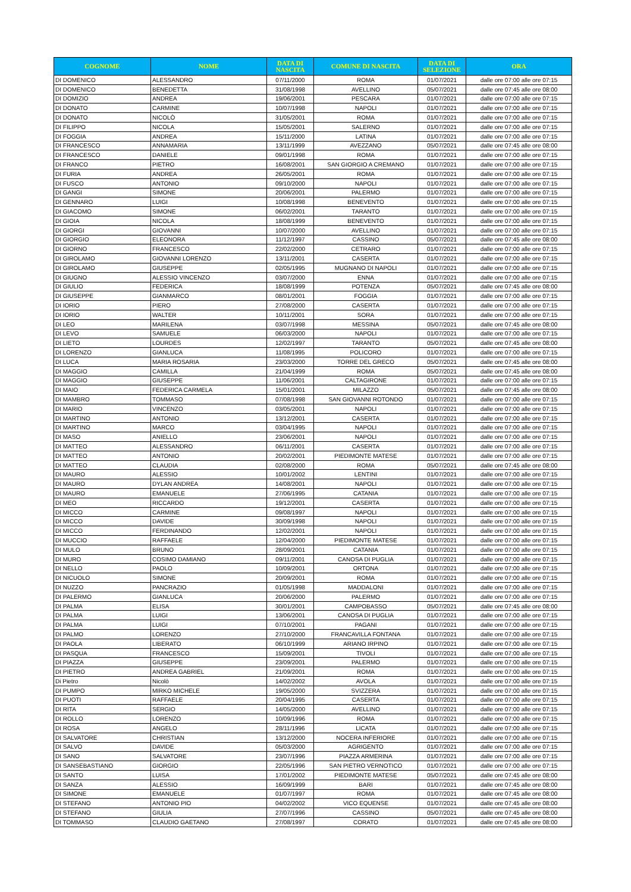| COGNOME | NOME | DATA DI NASCITA | COMUNE DI NASCITA | DATA DI SELEZIONE | ORA |
| --- | --- | --- | --- | --- | --- |
| DI DOMENICO | ALESSANDRO | 07/11/2000 | ROMA | 01/07/2021 | dalle ore 07:00 alle ore 07:15 |
| DI DOMENICO | BENEDETTA | 31/08/1998 | AVELLINO | 05/07/2021 | dalle ore 07:45 alle ore 08:00 |
| DI DOMIZIO | ANDREA | 19/06/2001 | PESCARA | 01/07/2021 | dalle ore 07:00 alle ore 07:15 |
| DI DONATO | CARMINE | 10/07/1998 | NAPOLI | 01/07/2021 | dalle ore 07:00 alle ore 07:15 |
| DI DONATO | NICOLÒ | 31/05/2001 | ROMA | 01/07/2021 | dalle ore 07:00 alle ore 07:15 |
| DI FILIPPO | NICOLA | 15/05/2001 | SALERNO | 01/07/2021 | dalle ore 07:00 alle ore 07:15 |
| DI FOGGIA | ANDREA | 15/11/2000 | LATINA | 01/07/2021 | dalle ore 07:00 alle ore 07:15 |
| DI FRANCESCO | ANNAMARIA | 13/11/1999 | AVEZZANO | 05/07/2021 | dalle ore 07:45 alle ore 08:00 |
| DI FRANCESCO | DANIELE | 09/01/1998 | ROMA | 01/07/2021 | dalle ore 07:00 alle ore 07:15 |
| DI FRANCO | PIETRO | 16/08/2001 | SAN GIORGIO A CREMANO | 01/07/2021 | dalle ore 07:00 alle ore 07:15 |
| DI FURIA | ANDREA | 26/05/2001 | ROMA | 01/07/2021 | dalle ore 07:00 alle ore 07:15 |
| DI FUSCO | ANTONIO | 09/10/2000 | NAPOLI | 01/07/2021 | dalle ore 07:00 alle ore 07:15 |
| DI GANGI | SIMONE | 20/06/2001 | PALERMO | 01/07/2021 | dalle ore 07:00 alle ore 07:15 |
| DI GENNARO | LUIGI | 10/08/1998 | BENEVENTO | 01/07/2021 | dalle ore 07:00 alle ore 07:15 |
| DI GIACOMO | SIMONE | 06/02/2001 | TARANTO | 01/07/2021 | dalle ore 07:00 alle ore 07:15 |
| DI GIOIA | NICOLA | 18/08/1999 | BENEVENTO | 01/07/2021 | dalle ore 07:00 alle ore 07:15 |
| DI GIORGI | GIOVANNI | 10/07/2000 | AVELLINO | 01/07/2021 | dalle ore 07:00 alle ore 07:15 |
| DI GIORGIO | ELEONORA | 11/12/1997 | CASSINO | 05/07/2021 | dalle ore 07:45 alle ore 08:00 |
| DI GIORNO | FRANCESCO | 22/02/2000 | CETRARO | 01/07/2021 | dalle ore 07:00 alle ore 07:15 |
| DI GIROLAMO | GIOVANNI LORENZO | 13/11/2001 | CASERTA | 01/07/2021 | dalle ore 07:00 alle ore 07:15 |
| DI GIROLAMO | GIUSEPPE | 02/05/1995 | MUGNANO DI NAPOLI | 01/07/2021 | dalle ore 07:00 alle ore 07:15 |
| DI GIUGNO | ALESSIO VINCENZO | 03/07/2000 | ENNA | 01/07/2021 | dalle ore 07:00 alle ore 07:15 |
| DI GIULIO | FEDERICA | 18/08/1999 | POTENZA | 05/07/2021 | dalle ore 07:45 alle ore 08:00 |
| DI GIUSEPPE | GIANMARCO | 08/01/2001 | FOGGIA | 01/07/2021 | dalle ore 07:00 alle ore 07:15 |
| DI IORIO | PIERO | 27/08/2000 | CASERTA | 01/07/2021 | dalle ore 07:00 alle ore 07:15 |
| DI IORIO | WALTER | 10/11/2001 | SORA | 01/07/2021 | dalle ore 07:00 alle ore 07:15 |
| DI LEO | MARILENA | 03/07/1998 | MESSINA | 05/07/2021 | dalle ore 07:45 alle ore 08:00 |
| DI LEVO | SAMUELE | 06/03/2000 | NAPOLI | 01/07/2021 | dalle ore 07:00 alle ore 07:15 |
| DI LIETO | LOURDES | 12/02/1997 | TARANTO | 05/07/2021 | dalle ore 07:45 alle ore 08:00 |
| DI LORENZO | GIANLUCA | 11/08/1995 | POLICORO | 01/07/2021 | dalle ore 07:00 alle ore 07:15 |
| DI LUCA | MARIA ROSARIA | 23/03/2000 | TORRE DEL GRECO | 05/07/2021 | dalle ore 07:45 alle ore 08:00 |
| DI MAGGIO | CAMILLA | 21/04/1999 | ROMA | 05/07/2021 | dalle ore 07:45 alle ore 08:00 |
| DI MAGGIO | GIUSEPPE | 11/06/2001 | CALTAGIRONE | 01/07/2021 | dalle ore 07:00 alle ore 07:15 |
| DI MAIO | FEDERICA CARMELA | 15/01/2001 | MILAZZO | 05/07/2021 | dalle ore 07:45 alle ore 08:00 |
| DI MAMBRO | TOMMASO | 07/08/1998 | SAN GIOVANNI ROTONDO | 01/07/2021 | dalle ore 07:00 alle ore 07:15 |
| DI MARIO | VINCENZO | 03/05/2001 | NAPOLI | 01/07/2021 | dalle ore 07:00 alle ore 07:15 |
| DI MARTINO | ANTONIO | 13/12/2001 | CASERTA | 01/07/2021 | dalle ore 07:00 alle ore 07:15 |
| DI MARTINO | MARCO | 03/04/1995 | NAPOLI | 01/07/2021 | dalle ore 07:00 alle ore 07:15 |
| DI MASO | ANIELLO | 23/06/2001 | NAPOLI | 01/07/2021 | dalle ore 07:00 alle ore 07:15 |
| DI MATTEO | ALESSANDRO | 06/11/2001 | CASERTA | 01/07/2021 | dalle ore 07:00 alle ore 07:15 |
| DI MATTEO | ANTONIO | 20/02/2001 | PIEDIMONTE MATESE | 01/07/2021 | dalle ore 07:00 alle ore 07:15 |
| DI MATTEO | CLAUDIA | 02/08/2000 | ROMA | 05/07/2021 | dalle ore 07:45 alle ore 08:00 |
| DI MAURO | ALESSIO | 10/01/2002 | LENTINI | 01/07/2021 | dalle ore 07:00 alle ore 07:15 |
| DI MAURO | DYLAN ANDREA | 14/08/2001 | NAPOLI | 01/07/2021 | dalle ore 07:00 alle ore 07:15 |
| DI MAURO | EMANUELE | 27/06/1995 | CATANIA | 01/07/2021 | dalle ore 07:00 alle ore 07:15 |
| DI MEO | RICCARDO | 19/12/2001 | CASERTA | 01/07/2021 | dalle ore 07:00 alle ore 07:15 |
| DI MICCO | CARMINE | 09/08/1997 | NAPOLI | 01/07/2021 | dalle ore 07:00 alle ore 07:15 |
| DI MICCO | DAVIDE | 30/09/1998 | NAPOLI | 01/07/2021 | dalle ore 07:00 alle ore 07:15 |
| DI MICCO | FERDINANDO | 12/02/2001 | NAPOLI | 01/07/2021 | dalle ore 07:00 alle ore 07:15 |
| DI MUCCIO | RAFFAELE | 12/04/2000 | PIEDIMONTE MATESE | 01/07/2021 | dalle ore 07:00 alle ore 07:15 |
| DI MULO | BRUNO | 28/09/2001 | CATANIA | 01/07/2021 | dalle ore 07:00 alle ore 07:15 |
| DI MURO | COSIMO DAMIANO | 09/11/2001 | CANOSA DI PUGLIA | 01/07/2021 | dalle ore 07:00 alle ore 07:15 |
| DI NELLO | PAOLO | 10/09/2001 | ORTONA | 01/07/2021 | dalle ore 07:00 alle ore 07:15 |
| DI NICUOLO | SIMONE | 20/09/2001 | ROMA | 01/07/2021 | dalle ore 07:00 alle ore 07:15 |
| DI NUZZO | PANCRAZIO | 01/05/1998 | MADDALONI | 01/07/2021 | dalle ore 07:00 alle ore 07:15 |
| DI PALERMO | GIANLUCA | 20/06/2000 | PALERMO | 01/07/2021 | dalle ore 07:00 alle ore 07:15 |
| DI PALMA | ELISA | 30/01/2001 | CAMPOBASSO | 05/07/2021 | dalle ore 07:45 alle ore 08:00 |
| DI PALMA | LUIGI | 13/06/2001 | CANOSA DI PUGLIA | 01/07/2021 | dalle ore 07:00 alle ore 07:15 |
| DI PALMA | LUIGI | 07/10/2001 | PAGANI | 01/07/2021 | dalle ore 07:00 alle ore 07:15 |
| DI PALMO | LORENZO | 27/10/2000 | FRANCAVILLA FONTANA | 01/07/2021 | dalle ore 07:00 alle ore 07:15 |
| DI PAOLA | LIBERATO | 06/10/1999 | ARIANO IRPINO | 01/07/2021 | dalle ore 07:00 alle ore 07:15 |
| DI PASQUA | FRANCESCO | 15/09/2001 | TIVOLI | 01/07/2021 | dalle ore 07:00 alle ore 07:15 |
| DI PIAZZA | GIUSEPPE | 23/09/2001 | PALERMO | 01/07/2021 | dalle ore 07:00 alle ore 07:15 |
| DI PIETRO | ANDREA GABRIEL | 21/09/2001 | ROMA | 01/07/2021 | dalle ore 07:00 alle ore 07:15 |
| Di Pietro | Nicolò | 14/02/2002 | AVOLA | 01/07/2021 | dalle ore 07:00 alle ore 07:15 |
| DI PUMPO | MIRKO MICHELE | 19/05/2000 | SVIZZERA | 01/07/2021 | dalle ore 07:00 alle ore 07:15 |
| DI PUOTI | RAFFAELE | 20/04/1995 | CASERTA | 01/07/2021 | dalle ore 07:00 alle ore 07:15 |
| DI RITA | SERGIO | 14/05/2000 | AVELLINO | 01/07/2021 | dalle ore 07:00 alle ore 07:15 |
| DI ROLLO | LORENZO | 10/09/1996 | ROMA | 01/07/2021 | dalle ore 07:00 alle ore 07:15 |
| DI ROSA | ANGELO | 28/11/1996 | LICATA | 01/07/2021 | dalle ore 07:00 alle ore 07:15 |
| DI SALVATORE | CHRISTIAN | 13/12/2000 | NOCERA INFERIORE | 01/07/2021 | dalle ore 07:00 alle ore 07:15 |
| DI SALVO | DAVIDE | 05/03/2000 | AGRIGENTO | 01/07/2021 | dalle ore 07:00 alle ore 07:15 |
| DI SANO | SALVATORE | 23/07/1996 | PIAZZA ARMERINA | 01/07/2021 | dalle ore 07:00 alle ore 07:15 |
| DI SANSEBASTIANO | GIORGIO | 22/05/1996 | SAN PIETRO VERNOTICO | 01/07/2021 | dalle ore 07:00 alle ore 07:15 |
| DI SANTO | LUISA | 17/01/2002 | PIEDIMONTE MATESE | 05/07/2021 | dalle ore 07:45 alle ore 08:00 |
| DI SANZA | ALESSIO | 16/09/1999 | BARI | 01/07/2021 | dalle ore 07:45 alle ore 08:00 |
| DI SIMONE | EMANUELE | 01/07/1997 | ROMA | 01/07/2021 | dalle ore 07:45 alle ore 08:00 |
| DI STEFANO | ANTONIO PIO | 04/02/2002 | VICO EQUENSE | 01/07/2021 | dalle ore 07:45 alle ore 08:00 |
| DI STEFANO | GIULIA | 27/07/1996 | CASSINO | 05/07/2021 | dalle ore 07:45 alle ore 08:00 |
| DI TOMMASO | CLAUDIO GAETANO | 27/08/1997 | CORATO | 01/07/2021 | dalle ore 07:45 alle ore 08:00 |